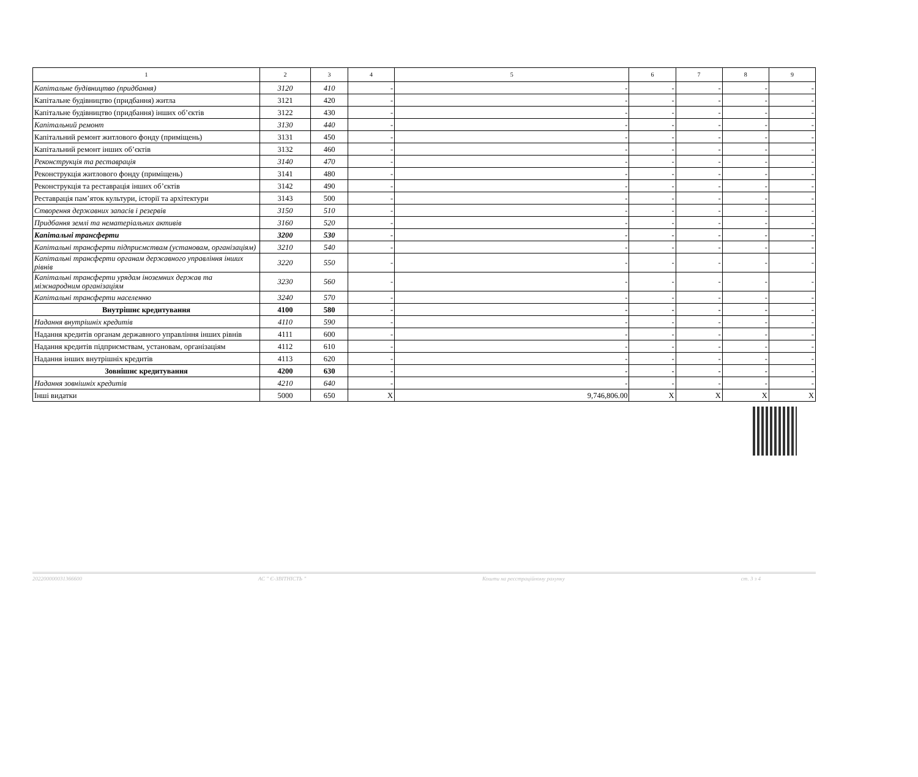| 1 | 2 | 3 | 4 | 5 | 6 | 7 | 8 | 9 |
| --- | --- | --- | --- | --- | --- | --- | --- | --- |
| Капітальне будівництво (придбання) | 3120 | 410 | - | - | - | - | - | - |
| Капітальне будівництво (придбання) житла | 3121 | 420 | - | - | - | - | - | - |
| Капітальне будівництво (придбання) інших об’єктів | 3122 | 430 | - | - | - | - | - | - |
| Капітальний ремонт | 3130 | 440 | - | - | - | - | - | - |
| Капітальний ремонт житлового фонду (приміщень) | 3131 | 450 | - | - | - | - | - | - |
| Капітальний ремонт інших об’єктів | 3132 | 460 | - | - | - | - | - | - |
| Реконструкція та реставрація | 3140 | 470 | - | - | - | - | - | - |
| Реконструкція житлового фонду (приміщень) | 3141 | 480 | - | - | - | - | - | - |
| Реконструкція та реставрація інших об’єктів | 3142 | 490 | - | - | - | - | - | - |
| Реставрація пам’яток культури, історії та архітектури | 3143 | 500 | - | - | - | - | - | - |
| Створення державних запасів і резервів | 3150 | 510 | - | - | - | - | - | - |
| Придбання землі та нематеріальних активів | 3160 | 520 | - | - | - | - | - | - |
| Капітальні трансферти | 3200 | 530 | - | - | - | - | - | - |
| Капітальні трансферти підприємствам (установам, організаціям) | 3210 | 540 | - | - | - | - | - | - |
| Капітальні трансферти органам державного управління інших рівнів | 3220 | 550 | - | - | - | - | - | - |
| Капітальні трансферти урядам іноземних держав та міжнародним організаціям | 3230 | 560 | - | - | - | - | - | - |
| Капітальні трансферти населенню | 3240 | 570 | - | - | - | - | - | - |
| Внутрішнє кредитування | 4100 | 580 | - | - | - | - | - | - |
| Надання внутрішніх кредитів | 4110 | 590 | - | - | - | - | - | - |
| Надання кредитів органам державного управління інших рівнів | 4111 | 600 | - | - | - | - | - | - |
| Надання кредитів підприємствам, установам, організаціям | 4112 | 610 | - | - | - | - | - | - |
| Надання інших внутрішніх кредитів | 4113 | 620 | - | - | - | - | - | - |
| Зовнішнє кредитування | 4200 | 630 | - | - | - | - | - | - |
| Надання зовнішніх кредитів | 4210 | 640 | - | - | - | - | - | - |
| Інші видатки | 5000 | 650 | X | 9,746,806.00 | X | X | X | X |
202200000031366600 АС " Є-ЗВІТНІСТЬ " Кошти на реєстраційному рахунку ст. 3 з 4